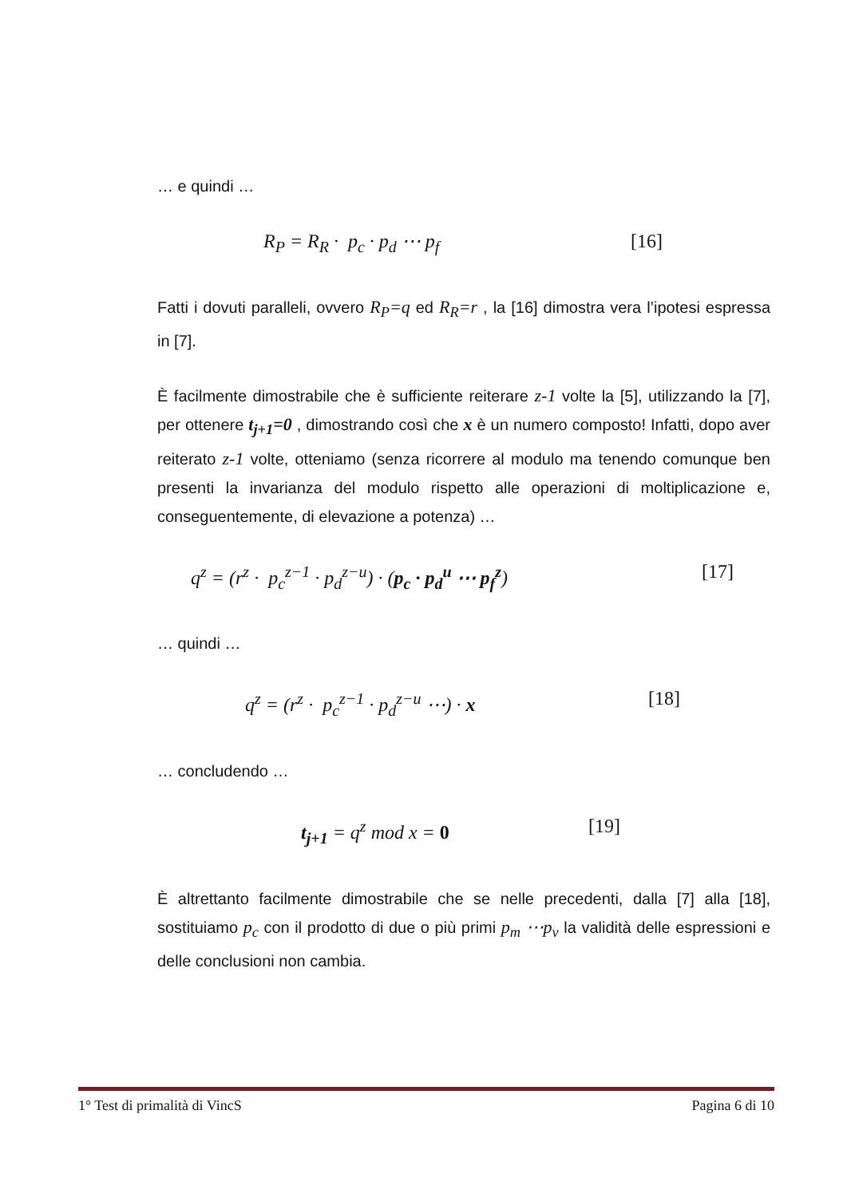… e quindi …
R<sub>P</sub> = R<sub>R</sub> · p<sub>c</sub> · p<sub>d</sub> ⋯ p<sub>f</sub> [16]
Fatti i dovuti paralleli, ovvero R<sub>P</sub>=q ed R<sub>R</sub>=r , la [16] dimostra vera l’ipotesi espressa in [7].
È facilmente dimostrabile che è sufficiente reiterare z-1 volte la [5], utilizzando la [7], per ottenere t<sub>j+1</sub>=0 , dimostrando così che x è un numero composto! Infatti, dopo aver reiterato z-1 volte, otteniamo (senza ricorrere al modulo ma tenendo comunque ben presenti la invarianza del modulo rispetto alle operazioni di moltiplicazione e, conseguentemente, di elevazione a potenza) …
q<sup>z</sup> = (r<sup>z</sup> · p<sub>c</sub><sup>z−1</sup> · p<sub>d</sub><sup>z−u</sup>) · (p<sub>c</sub> · p<sub>d</sub><sup>u</sup> ⋯ p<sub>f</sub><sup>z</sup>) [17]
… quindi …
q<sup>z</sup> = (r<sup>z</sup> · p<sub>c</sub><sup>z−1</sup> · p<sub>d</sub><sup>z−u</sup> ⋯) · x [18]
… concludendo …
t<sub>j+1</sub> = q<sup>z</sup> mod x = 0 [19]
È altrettanto facilmente dimostrabile che se nelle precedenti, dalla [7] alla [18], sostituiamo p<sub>c</sub> con il prodotto di due o più primi p<sub>m</sub> ⋯p<sub>v</sub> la validità delle espressioni e delle conclusioni non cambia.
1° Test di primalità di VincS Pagina 6 di 10